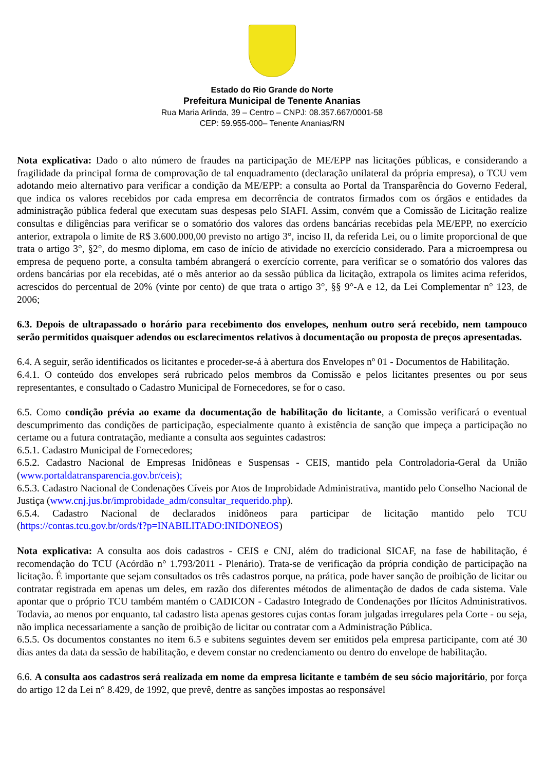Estado do Rio Grande do Norte
Prefeitura Municipal de Tenente Ananias
Rua Maria Arlinda, 39 – Centro – CNPJ: 08.357.667/0001-58
CEP: 59.955-000– Tenente Ananias/RN
Nota explicativa: Dado o alto número de fraudes na participação de ME/EPP nas licitações públicas, e considerando a fragilidade da principal forma de comprovação de tal enquadramento (declaração unilateral da própria empresa), o TCU vem adotando meio alternativo para verificar a condição da ME/EPP: a consulta ao Portal da Transparência do Governo Federal, que indica os valores recebidos por cada empresa em decorrência de contratos firmados com os órgãos e entidades da administração pública federal que executam suas despesas pelo SIAFI. Assim, convém que a Comissão de Licitação realize consultas e diligências para verificar se o somatório dos valores das ordens bancárias recebidas pela ME/EPP, no exercício anterior, extrapola o limite de R$ 3.600.000,00 previsto no artigo 3°, inciso II, da referida Lei, ou o limite proporcional de que trata o artigo 3°, §2°, do mesmo diploma, em caso de início de atividade no exercício considerado. Para a microempresa ou empresa de pequeno porte, a consulta também abrangerá o exercício corrente, para verificar se o somatório dos valores das ordens bancárias por ela recebidas, até o mês anterior ao da sessão pública da licitação, extrapola os limites acima referidos, acrescidos do percentual de 20% (vinte por cento) de que trata o artigo 3°, §§ 9°-A e 12, da Lei Complementar n° 123, de 2006;
6.3. Depois de ultrapassado o horário para recebimento dos envelopes, nenhum outro será recebido, nem tampouco serão permitidos quaisquer adendos ou esclarecimentos relativos à documentação ou proposta de preços apresentadas.
6.4. A seguir, serão identificados os licitantes e proceder-se-á à abertura dos Envelopes nº 01 - Documentos de Habilitação.
6.4.1. O conteúdo dos envelopes será rubricado pelos membros da Comissão e pelos licitantes presentes ou por seus representantes, e consultado o Cadastro Municipal de Fornecedores, se for o caso.
6.5. Como condição prévia ao exame da documentação de habilitação do licitante, a Comissão verificará o eventual descumprimento das condições de participação, especialmente quanto à existência de sanção que impeça a participação no certame ou a futura contratação, mediante a consulta aos seguintes cadastros:
6.5.1. Cadastro Municipal de Fornecedores;
6.5.2. Cadastro Nacional de Empresas Inidôneas e Suspensas - CEIS, mantido pela Controladoria-Geral da União (www.portaldatransparencia.gov.br/ceis);
6.5.3. Cadastro Nacional de Condenações Cíveis por Atos de Improbidade Administrativa, mantido pelo Conselho Nacional de Justiça (www.cnj.jus.br/improbidade_adm/consultar_requerido.php).
6.5.4. Cadastro Nacional de declarados inidôneos para participar de licitação mantido pelo TCU (https://contas.tcu.gov.br/ords/f?p=INABILITADO:INIDONEOS)
Nota explicativa: A consulta aos dois cadastros - CEIS e CNJ, além do tradicional SICAF, na fase de habilitação, é recomendação do TCU (Acórdão n° 1.793/2011 - Plenário). Trata-se de verificação da própria condição de participação na licitação. É importante que sejam consultados os três cadastros porque, na prática, pode haver sanção de proibição de licitar ou contratar registrada em apenas um deles, em razão dos diferentes métodos de alimentação de dados de cada sistema. Vale apontar que o próprio TCU também mantém o CADICON - Cadastro Integrado de Condenações por Ilícitos Administrativos. Todavia, ao menos por enquanto, tal cadastro lista apenas gestores cujas contas foram julgadas irregulares pela Corte - ou seja, não implica necessariamente a sanção de proibição de licitar ou contratar com a Administração Pública.
6.5.5. Os documentos constantes no item 6.5 e subitens seguintes devem ser emitidos pela empresa participante, com até 30 dias antes da data da sessão de habilitação, e devem constar no credenciamento ou dentro do envelope de habilitação.
6.6. A consulta aos cadastros será realizada em nome da empresa licitante e também de seu sócio majoritário, por força do artigo 12 da Lei n° 8.429, de 1992, que prevê, dentre as sanções impostas ao responsável